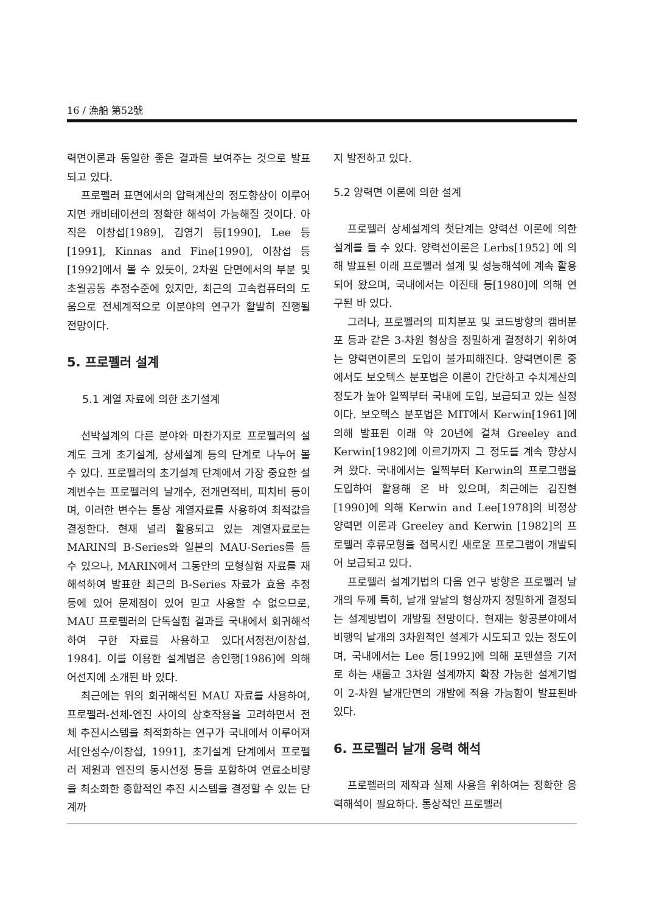16 / 漁船 第52號
력면이론과 동일한 좋은 결과를 보여주는 것으로 발표되고 있다.
프로펠러 표면에서의 압력계산의 정도향상이 이루어지면 캐비테이션의 정확한 해석이 가능해질 것이다. 아직은 이창섭[1989], 김영기 등[1990], Lee 등[1991], Kinnas and Fine[1990], 이창섭 등[1992]에서 볼 수 있듯이, 2차원 단면에서의 부분 및 초월공동 추정수준에 있지만, 최근의 고속컴퓨터의 도움으로 전세계적으로 이분야의 연구가 활발히 진행될 전망이다.
5. 프로펠러 설계
5.1 계열 자료에 의한 초기설계
선박설계의 다른 분야와 마찬가지로 프로펠러의 설계도 크게 초기설계, 상세설계 등의 단계로 나누어 볼 수 있다. 프로펠러의 초기설계 단계에서 가장 중요한 설계변수는 프로펠러의 날개수, 전개면적비, 피치비 등이며, 이러한 변수는 통상 계열자료를 사용하여 최적값을 결정한다. 현재 널리 활용되고 있는 계열자료로는 MARIN의 B-Series와 일본의 MAU-Series를 들 수 있으나, MARIN에서 그동안의 모형실험 자료를 재 해석하여 발표한 최근의 B-Series 자료가 효율 추정 등에 있어 문제점이 있어 믿고 사용할 수 없으므로, MAU 프로펠러의 단독실험 결과를 국내에서 회귀해석하여 구한 자료를 사용하고 있다[서정천/이창섭, 1984]. 이를 이용한 설계법은 송인행[1986]에 의해 어선지에 소개된 바 있다.
최근에는 위의 회귀해석된 MAU 자료를 사용하여, 프로펠러-선체-엔진 사이의 상호작용을 고려하면서 전체 추진시스템을 최적화하는 연구가 국내에서 이루어져서[안성수/이창섭, 1991], 초기설계 단계에서 프로펠러 제원과 엔진의 동시선정 등을 포함하여 연료소비량을 최소화한 종합적인 추진 시스템을 결정할 수 있는 단계까
지 발전하고 있다.
5.2 양력면 이론에 의한 설계
프로펠러 상세설계의 첫단계는 양력선 이론에 의한 설계를 들 수 있다. 양력선이론은 Lerbs[1952] 에 의해 발표된 이래 프로펠러 설계 및 성능해석에 계속 활용되어 왔으며, 국내에서는 이진태 등[1980]에 의해 연구된 바 있다.
그러나, 프로펠러의 피치분포 및 코드방향의 캠버분포 등과 같은 3-차원 형상을 정밀하게 결정하기 위하여는 양력면이론의 도입이 불가피해진다. 양력면이론 중에서도 보오텍스 분포법은 이론이 간단하고 수치계산의 정도가 높아 일찍부터 국내에 도입, 보급되고 있는 실정이다. 보오텍스 분포법은 MIT에서 Kerwin[1961]에 의해 발표된 이래 약 20년에 걸쳐 Greeley and Kerwin[1982]에 이르기까지 그 정도를 계속 향상시켜 왔다. 국내에서는 일찍부터 Kerwin의 프로그램을 도입하여 활용해 온 바 있으며, 최근에는 김진현[1990]에 의해 Kerwin and Lee[1978]의 비정상 양력면 이론과 Greeley and Kerwin [1982]의 프로펠러 후류모형을 접목시킨 새로운 프로그램이 개발되어 보급되고 있다.
프로펠러 설계기법의 다음 연구 방향은 프로펠러 날개의 두께 특히, 날개 앞날의 형상까지 정밀하게 결정되는 설계방법이 개발될 전망이다. 현재는 항공분야에서 비행익 날개의 3차원적인 설계가 시도되고 있는 정도이며, 국내에서는 Lee 등[1992]에 의해 포텐셜을 기저로 하는 새롭고 3차원 설계까지 확장 가능한 설계기법이 2-차원 날개단면의 개발에 적용 가능함이 발표된바 있다.
6. 프로펠러 날개 응력 해석
프로펠러의 제작과 실제 사용을 위하여는 정확한 응력해석이 필요하다. 통상적인 프로펠러